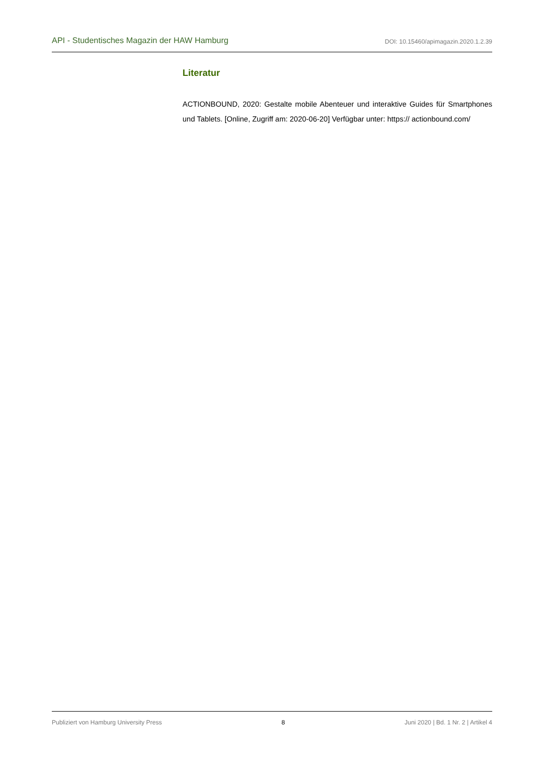API - Studentisches Magazin der HAW Hamburg DOI: 10.15460/apimagazin.2020.1.2.39
Literatur
ACTIONBOUND, 2020: Gestalte mobile Abenteuer und interaktive Guides für Smartphones und Tablets. [Online, Zugriff am: 2020-06-20] Verfügbar unter: https:// actionbound.com/
Publiziert von Hamburg University Press 8 Juni 2020 | Bd. 1 Nr. 2 | Artikel 4